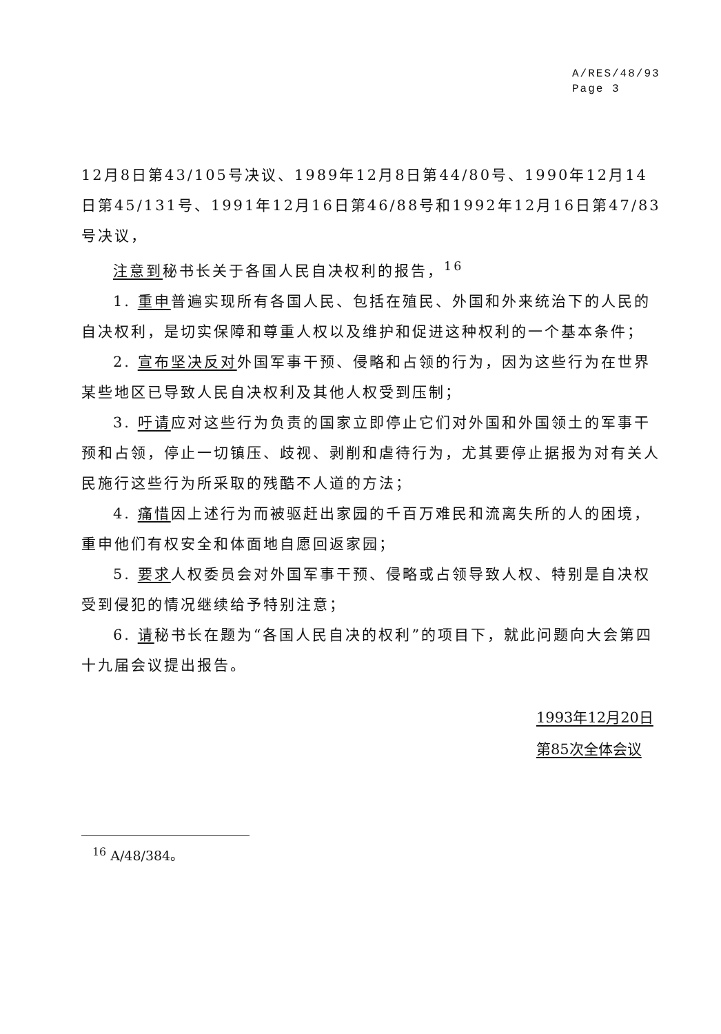A/RES/48/93
Page 3
12月8日第43/105号决议、1989年12月8日第44/80号、1990年12月14日第45/131号、1991年12月16日第46/88号和1992年12月16日第47/83号决议，
注意到秘书长关于各国人民自决权利的报告，<sup>16</sup>
1. 重申普遍实现所有各国人民、包括在殖民、外国和外来统治下的人民的自决权利，是切实保障和尊重人权以及维护和促进这种权利的一个基本条件；
2. 宣布坚决反对外国军事干预、侵略和占领的行为，因为这些行为在世界某些地区已导致人民自决权利及其他人权受到压制；
3. 吁请应对这些行为负责的国家立即停止它们对外国和外国领土的军事干预和占领，停止一切镇压、歧视、剥削和虐待行为，尤其要停止据报为对有关人民施行这些行为所采取的残酷不人道的方法；
4. 痛惜因上述行为而被驱赶出家园的千百万难民和流离失所的人的困境，重申他们有权安全和体面地自愿回返家园；
5. 要求人权委员会对外国军事干预、侵略或占领导致人权、特别是自决权受到侵犯的情况继续给予特别注意；
6. 请秘书长在题为“各国人民自决的权利”的项目下，就此问题向大会第四十九届会议提出报告。
1993年12月20日
第85次全体会议
<sup>16</sup> A/48/384。